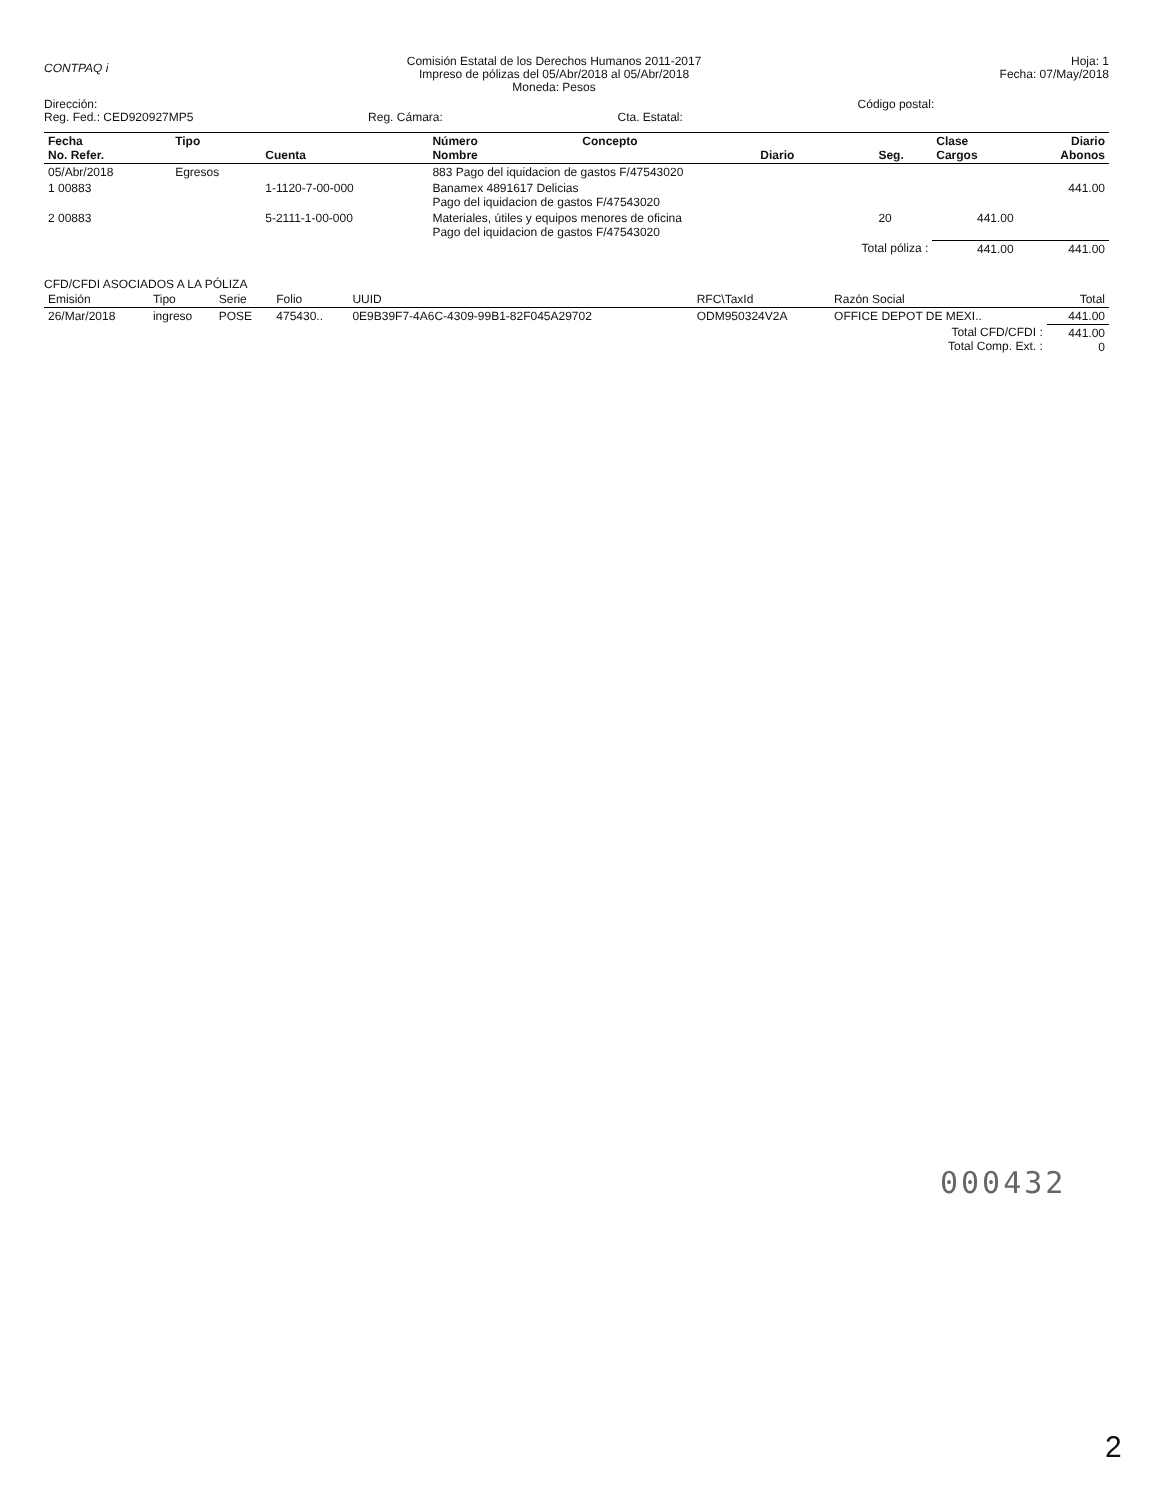CONTPAQ i
Comisión Estatal de los Derechos Humanos 2011-2017
Impreso de pólizas del 05/Abr/2018 al 05/Abr/2018
Moneda: Pesos
Hoja: 1
Fecha: 07/May/2018
Dirección:
Reg. Fed.: CED920927MP5
Reg. Cámara: Cta. Estatal:
Código postal:
| Fecha No. Refer. | Tipo | Cuenta | Número Nombre | Concepto | Diario | Seg. | Clase Cargos | Diario Abonos |
| --- | --- | --- | --- | --- | --- | --- | --- | --- |
| 05/Abr/2018 | Egresos | | 883 Pago del iquidacion de gastos F/47543020 | | | | | |
| 1 00883 | | 1-1120-7-00-000 | Banamex 4891617 Delicias Pago del iquidacion de gastos F/47543020 | | | | | 441.00 |
| 2 00883 | | 5-2111-1-00-000 | Materiales, útiles y equipos menores de oficina Pago del iquidacion de gastos F/47543020 | | | 20 | 441.00 | |
| Total póliza : | | | | | | | 441.00 | 441.00 |
CFD/CFDI ASOCIADOS A LA PÓLIZA
| Emisión | Tipo | Serie | Folio | UUID | RFC\TaxId | Razón Social | Total |
| --- | --- | --- | --- | --- | --- | --- | --- |
| 26/Mar/2018 | ingreso | POSE | 475430.. | 0E9B39F7-4A6C-4309-99B1-82F045A29702 | ODM950324V2A | OFFICE DEPOT DE MEXI.. | 441.00 |
| Total CFD/CFDI : Total Comp. Ext. : | | | | | | | 441.00 0 |
000432
2